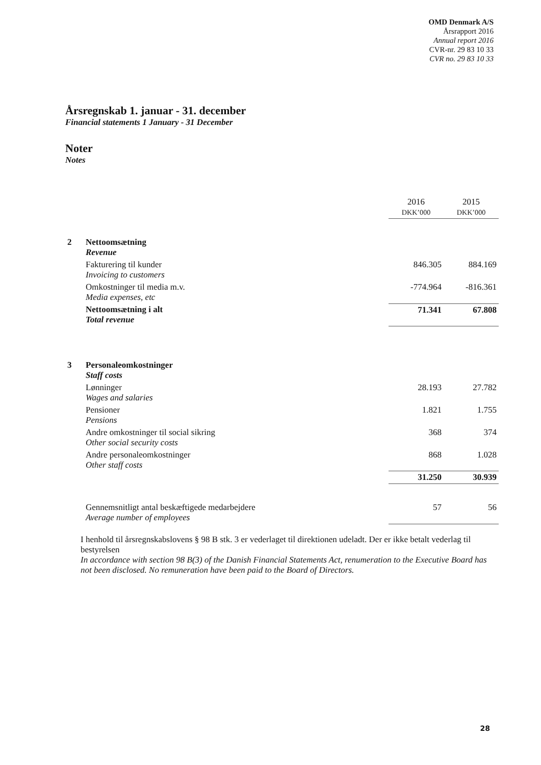OMD Denmark A/S
Årsrapport 2016
Annual report 2016
CVR-nr. 29 83 10 33
CVR no. 29 83 10 33
Årsregnskab 1. januar - 31. december
Financial statements 1 January - 31 December
Noter
Notes
| | | 2016 DKK’000 | 2015 DKK’000 |
| 2 | Nettoomsætning Revenue | | |
| | Fakturering til kunder Invoicing to customers | 846.305 | 884.169 |
| | Omkostninger til media m.v. Media expenses, etc | -774.964 | -816.361 |
| | Nettoomsætning i alt Total revenue | 71.341 | 67.808 |
| 3 | Personaleomkostninger Staff costs | | |
| | Lønninger Wages and salaries | 28.193 | 27.782 |
| | Pensioner Pensions | 1.821 | 1.755 |
| | Andre omkostninger til social sikring Other social security costs | 368 | 374 |
| | Andre personaleomkostninger Other staff costs | 868 | 1.028 |
| | | 31.250 | 30.939 |
| | Gennemsnitligt antal beskæftigede medarbejdere Average number of employees | 57 | 56 |
I henhold til årsregnskabslovens § 98 B stk. 3 er vederlaget til direktionen udeladt. Der er ikke betalt vederlag til bestyrelsen
In accordance with section 98 B(3) of the Danish Financial Statements Act, renumeration to the Executive Board has not been disclosed. No remuneration have been paid to the Board of Directors.
28